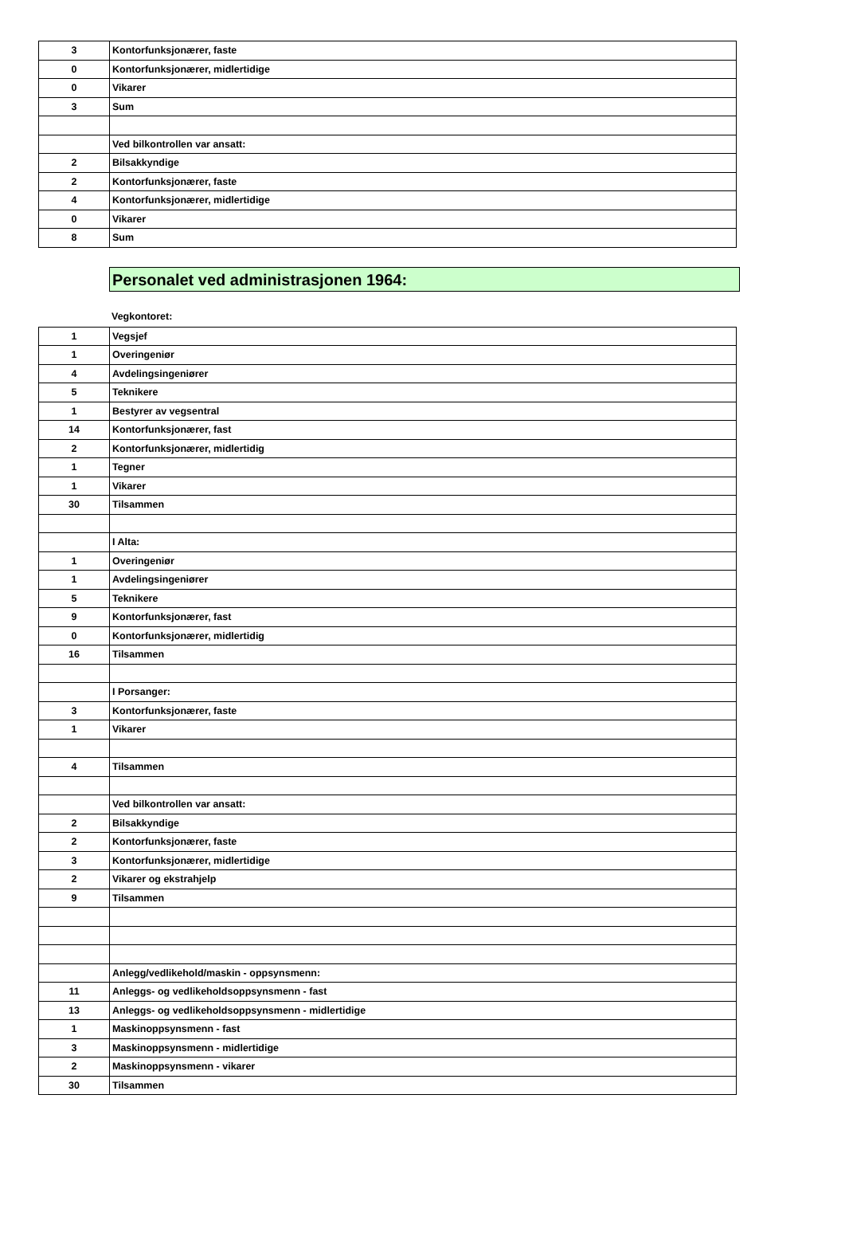| 3 | Kontorfunksjonærer, faste |
| 0 | Kontorfunksjonærer, midlertidige |
| 0 | Vikarer |
| 3 | Sum |
| | Ved bilkontrollen var ansatt: |
| 2 | Bilsakkyndige |
| 2 | Kontorfunksjonærer, faste |
| 4 | Kontorfunksjonærer, midlertidige |
| 0 | Vikarer |
| 8 | Sum |
Personalet ved administrasjonen 1964:
Vegkontoret:
| 1 | Vegsjef |
| 1 | Overingeniør |
| 4 | Avdelingsingeniører |
| 5 | Teknikere |
| 1 | Bestyrer av vegsentral |
| 14 | Kontorfunksjonærer, fast |
| 2 | Kontorfunksjonærer, midlertidig |
| 1 | Tegner |
| 1 | Vikarer |
| 30 | Tilsammen |
| | I Alta: |
| 1 | Overingeniør |
| 1 | Avdelingsingeniører |
| 5 | Teknikere |
| 9 | Kontorfunksjonærer, fast |
| 0 | Kontorfunksjonærer, midlertidig |
| 16 | Tilsammen |
| | I Porsanger: |
| 3 | Kontorfunksjonærer, faste |
| 1 | Vikarer |
| 4 | Tilsammen |
| | Ved bilkontrollen var ansatt: |
| 2 | Bilsakkyndige |
| 2 | Kontorfunksjonærer, faste |
| 3 | Kontorfunksjonærer, midlertidige |
| 2 | Vikarer og ekstrahjelp |
| 9 | Tilsammen |
| | Anlegg/vedlikehold/maskin - oppsynsmenn: |
| 11 | Anleggs- og vedlikeholdsoppsynsmenn - fast |
| 13 | Anleggs- og vedlikeholdsoppsynsmenn - midlertidige |
| 1 | Maskinoppsynsmenn - fast |
| 3 | Maskinoppsynsmenn - midlertidige |
| 2 | Maskinoppsynsmenn - vikarer |
| 30 | Tilsammen |